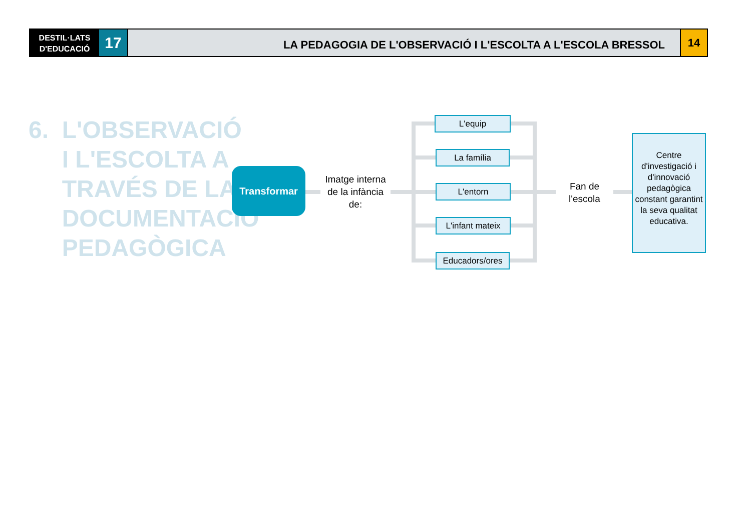DESTIL·LATS
D'EDUCACIÓ
17
LA PEDAGOGIA DE L'OBSERVACIÓ I L'ESCOLTA A L'ESCOLA BRESSOL
14
6. L'OBSERVACIÓ
I L'ESCOLTA A
TRAVÉS DE LA
DOCUMENTACIÓ
PEDAGÒGICA
Transformar
Imatge interna de la infància de:
L'equip
La família
L'entorn
L'infant mateix
Educadors/ores
Fan de l'escola
Centre d'investigació i d'innovació pedagògica constant garantint la seva qualitat educativa.